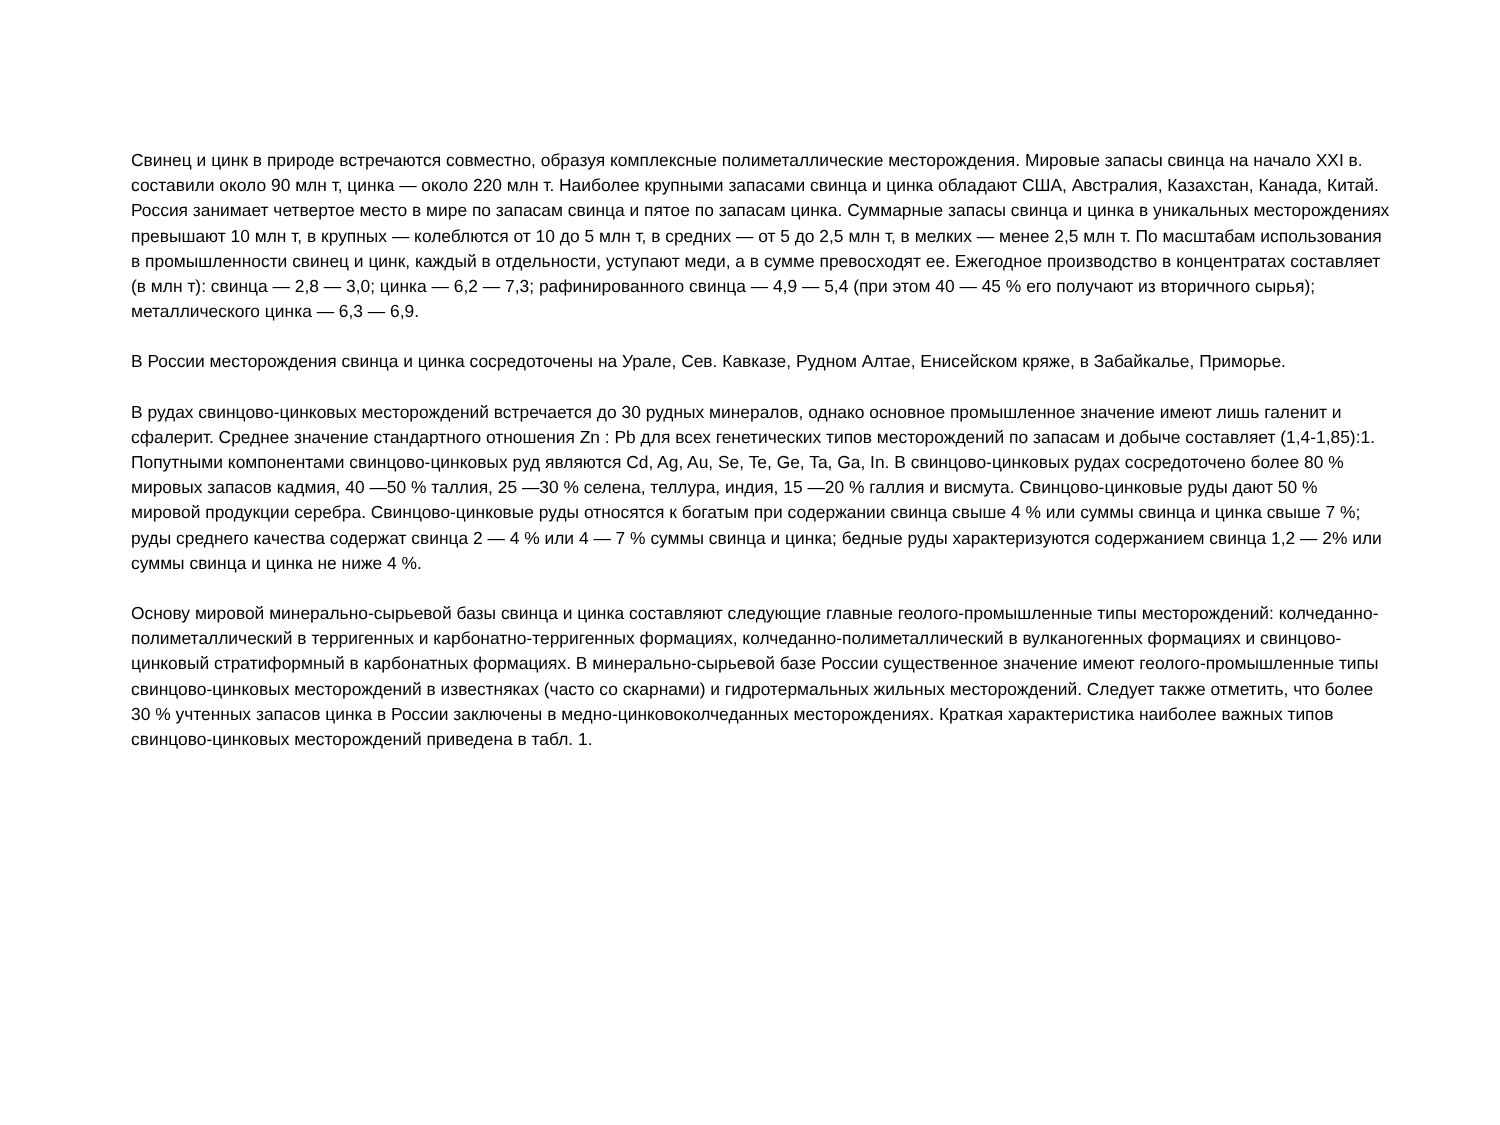Свинец и цинк в природе встречаются совместно, образуя комплексные полиметаллические месторождения. Мировые запасы свинца на начало XXI в. составили около 90 млн т, цинка — около 220 млн т. Наиболее крупными запасами свинца и цинка обладают США, Австралия, Казахстан, Канада, Китай. Россия занимает четвертое место в мире по запасам свинца и пятое по запасам цинка. Суммарные запасы свинца и цинка в уникальных месторождениях превышают 10 млн т, в крупных — колеблются от 10 до 5 млн т, в средних — от 5 до 2,5 млн т, в мелких — менее 2,5 млн т. По масштабам использования в промышленности свинец и цинк, каждый в отдельности, уступают меди, а в сумме превосходят ее. Ежегодное производство в концентратах составляет (в млн т): свинца — 2,8 — 3,0; цинка — 6,2 — 7,3; рафинированного свинца — 4,9 — 5,4 (при этом 40 — 45 % его получают из вторичного сырья); металлического цинка — 6,3 — 6,9.
В России месторождения свинца и цинка сосредоточены на Урале, Сев. Кавказе, Рудном Алтае, Енисейском кряже, в Забайкалье, Приморье.
В рудах свинцово-цинковых месторождений встречается до 30 рудных минералов, однако основное промышленное значение имеют лишь галенит и сфалерит. Среднее значение стандартного отношения Zn : Pb для всех генетических типов месторождений по запасам и добыче составляет (1,4-1,85):1. Попутными компонентами свинцово-цинковых руд являются Cd, Ag, Au, Se, Te, Ge, Ta, Ga, In. В свинцово-цинковых рудах сосредоточено более 80 % мировых запасов кадмия, 40 —50 % таллия, 25 —30 % селена, теллура, индия, 15 —20 % галлия и висмута. Свинцово-цинковые руды дают 50 % мировой продукции серебра. Свинцово-цинковые руды относятся к богатым при содержании свинца свыше 4 % или суммы свинца и цинка свыше 7 %; руды среднего качества содержат свинца 2 — 4 % или 4 — 7 % суммы свинца и цинка; бедные руды характеризуются содержанием свинца 1,2 — 2% или суммы свинца и цинка не ниже 4 %.
Основу мировой минерально-сырьевой базы свинца и цинка составляют следующие главные геолого-промышленные типы месторождений: колчеданно-полиметаллический в терригенных и карбонатно-терригенных формациях, колчеданно-полиметаллический в вулканогенных формациях и свинцово-цинковый стратиформный в карбонатных формациях. В минерально-сырьевой базе России существенное значение имеют геолого-промышленные типы свинцово-цинковых месторождений в известняках (часто со скарнами) и гидротермальных жильных месторождений. Следует также отметить, что более 30 % учтенных запасов цинка в России заключены в медно-цинковоколчеданных месторождениях. Краткая характеристика наиболее важных типов свинцово-цинковых месторождений приведена в табл. 1.